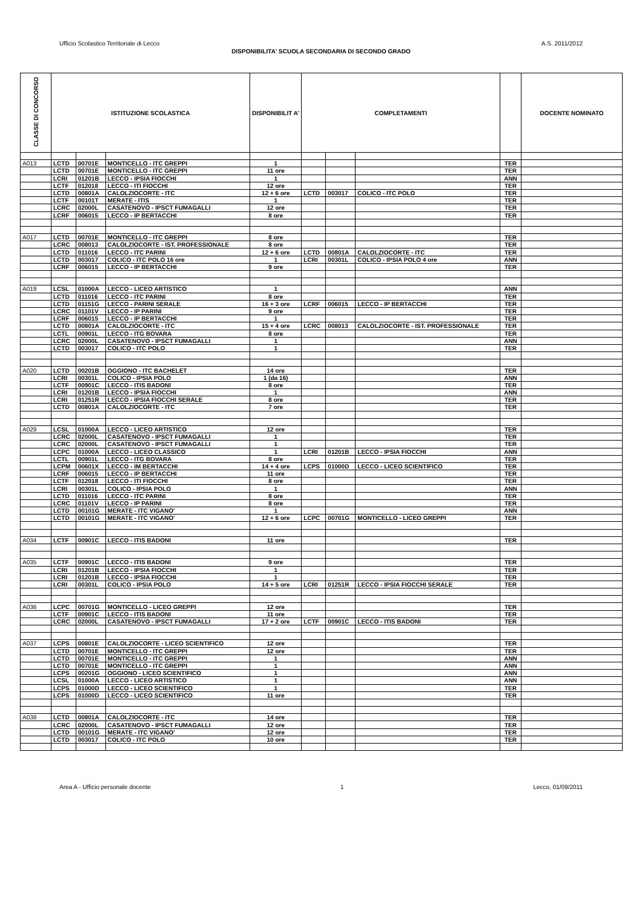Ufficio Scolastico Territoriale di Lecco A.S. 2011/2012
DISPONIBILITA' SCUOLA SECONDARIA DI SECONDO GRADO
| CLASSE DI CONCORSO | ISTITUZIONE SCOLASTICA | | | DISPONIBILIT A' | COMPLETAMENTI | | | | DOCENTE NOMINATO |
| --- | --- | --- | --- | --- | --- | --- | --- | --- | --- |
| A013 | LCTD | 00701E | MONTICELLO - ITC GREPPI | 1 | | | | TER | |
| | LCTD | 00701E | MONTICELLO - ITC GREPPI | 11 ore | | | | TER | |
| | LCRI | 01201B | LECCO - IPSIA FIOCCHI | 1 | | | | ANN | |
| | LCTF | 012018 | LECCO - ITI FIOCCHI | 12 ore | | | | TER | |
| | LCTD | 00801A | CALOLZIOCORTE - ITC | 12 + 6 ore | LCTD | 003017 | COLICO - ITC POLO | TER | |
| | LCTF | 00101T | MERATE - ITIS | 1 | | | | TER | |
| | LCRC | 02000L | CASATENOVO - IPSCT FUMAGALLI | 12 ore | | | | TER | |
| | LCRF | 006015 | LECCO - IP BERTACCHI | 8 ore | | | | TER | |
| A017 | LCTD | 00701E | MONTICELLO - ITC GREPPI | 8 ore | | | | TER | |
| | LCRC | 008013 | CALOLZIOCORTE - IST. PROFESSIONALE | 8 ore | | | | TER | |
| | LCTD | 011016 | LECCO - ITC PARINI | 12 + 6 ore | LCTD | 00801A | CALOLZIOCORTE - ITC | TER | |
| | LCTD | 003017 | COLICO - ITC POLO 16 ore | 1 | LCRI | 00301L | COLICO - IPSIA POLO 4 ore | ANN | |
| | LCRF | 006015 | LECCO - IP BERTACCHI | 9 ore | | | | TER | |
| A019 | LCSL | 01000A | LECCO - LICEO ARTISTICO | 1 | | | | ANN | |
| | LCTD | 011016 | LECCO - ITC PARINI | 8 ore | | | | TER | |
| | LCTD | 01151G | LECCO - PARINI SERALE | 16 + 3 ore | LCRF | 006015 | LECCO - IP BERTACCHI | TER | |
| | LCRC | 01101V | LECCO - IP PARINI | 9 ore | | | | TER | |
| | LCRF | 006015 | LECCO - IP BERTACCHI | 1 | | | | TER | |
| | LCTD | 00801A | CALOLZIOCORTE - ITC | 15 + 4 ore | LCRC | 008013 | CALOLZIOCORTE - IST. PROFESSIONALE | TER | |
| | LCTL | 00901L | LECCO - ITG BOVARA | 8 ore | | | | TER | |
| | LCRC | 02000L | CASATENOVO - IPSCT FUMAGALLI | 1 | | | | ANN | |
| | LCTD | 003017 | COLICO - ITC POLO | 1 | | | | TER | |
| A020 | LCTD | 00201B | OGGIONO - ITC BACHELET | 14 ore | | | | TER | |
| | LCRI | 00301L | COLICO - IPSIA POLO | 1 (da 16) | | | | ANN | |
| | LCTF | 00901C | LECCO - ITIS BADONI | 8 ore | | | | TER | |
| | LCRI | 01201B | LECCO - IPSIA FIOCCHI | 1 | | | | ANN | |
| | LCRI | 01251R | LECCO - IPSIA FIOCCHI SERALE | 8 ore | | | | TER | |
| | LCTD | 00801A | CALOLZIOCORTE - ITC | 7 ore | | | | TER | |
| A029 | LCSL | 01000A | LECCO - LICEO ARTISTICO | 12 ore | | | | TER | |
| | LCRC | 02000L | CASATENOVO - IPSCT FUMAGALLI | 1 | | | | TER | |
| | LCRC | 02000L | CASATENOVO - IPSCT FUMAGALLI | 1 | | | | TER | |
| | LCPC | 01000A | LECCO - LICEO CLASSICO | 1 | LCRI | 01201B | LECCO - IPSIA FIOCCHI | ANN | |
| | LCTL | 00901L | LECCO - ITG BOVARA | 8 ore | | | | TER | |
| | LCPM | 00601X | LECCO - IM BERTACCHI | 14 + 4 ore | LCPS | 01000D | LECCO - LICEO SCIENTIFICO | TER | |
| | LCRF | 006015 | LECCO - IP BERTACCHI | 11 ore | | | | TER | |
| | LCTF | 012018 | LECCO - ITI FIOCCHI | 8 ore | | | | TER | |
| | LCRI | 00301L | COLICO - IPSIA POLO | 1 | | | | ANN | |
| | LCTD | 011016 | LECCO - ITC PARINI | 8 ore | | | | TER | |
| | LCRC | 01101V | LECCO - IP PARINI | 8 ore | | | | TER | |
| | LCTD | 00101G | MERATE - ITC VIGANO' | 1 | | | | ANN | |
| | LCTD | 00101G | MERATE - ITC VIGANO' | 12 + 6 ore | LCPC | 00701G | MONTICELLO - LICEO GREPPI | TER | |
| A034 | LCTF | 00901C | LECCO - ITIS BADONI | 11 ore | | | | TER | |
| A035 | LCTF | 00901C | LECCO - ITIS BADONI | 9 ore | | | | TER | |
| | LCRI | 01201B | LECCO - IPSIA FIOCCHI | 1 | | | | TER | |
| | LCRI | 01201B | LECCO - IPSIA FIOCCHI | 1 | | | | TER | |
| | LCRI | 00301L | COLICO - IPSIA POLO | 14 + 5 ore | LCRI | 01251R | LECCO - IPSIA FIOCCHI SERALE | TER | |
| A036 | LCPC | 00701G | MONTICELLO - LICEO GREPPI | 12 ore | | | | TER | |
| | LCTF | 00901C | LECCO - ITIS BADONI | 11 ore | | | | TER | |
| | LCRC | 02000L | CASATENOVO - IPSCT FUMAGALLI | 17 + 2 ore | LCTF | 00901C | LECCO - ITIS BADONI | TER | |
| A037 | LCPS | 00801E | CALOLZIOCORTE - LICEO SCIENTIFICO | 12 ore | | | | TER | |
| | LCTD | 00701E | MONTICELLO - ITC GREPPI | 12 ore | | | | TER | |
| | LCTD | 00701E | MONTICELLO - ITC GREPPI | 1 | | | | ANN | |
| | LCTD | 00701E | MONTICELLO - ITC GREPPI | 1 | | | | ANN | |
| | LCPS | 00201G | OGGIONO - LICEO SCIENTIFICO | 1 | | | | ANN | |
| | LCSL | 01000A | LECCO - LICEO ARTISTICO | 1 | | | | ANN | |
| | LCPS | 01000D | LECCO - LICEO SCIENTIFICO | 1 | | | | TER | |
| | LCPS | 01000D | LECCO - LICEO SCIENTIFICO | 11 ore | | | | TER | |
| A038 | LCTD | 00801A | CALOLZIOCORTE - ITC | 14 ore | | | | TER | |
| | LCRC | 02000L | CASATENOVO - IPSCT FUMAGALLI | 12 ore | | | | TER | |
| | LCTD | 00101G | MERATE - ITC VIGANO' | 12 ore | | | | TER | |
| | LCTD | 003017 | COLICO - ITC POLO | 10 ore | | | | TER | |
Area A - Ufficio personale docente 1 Lecco, 01/09/2011